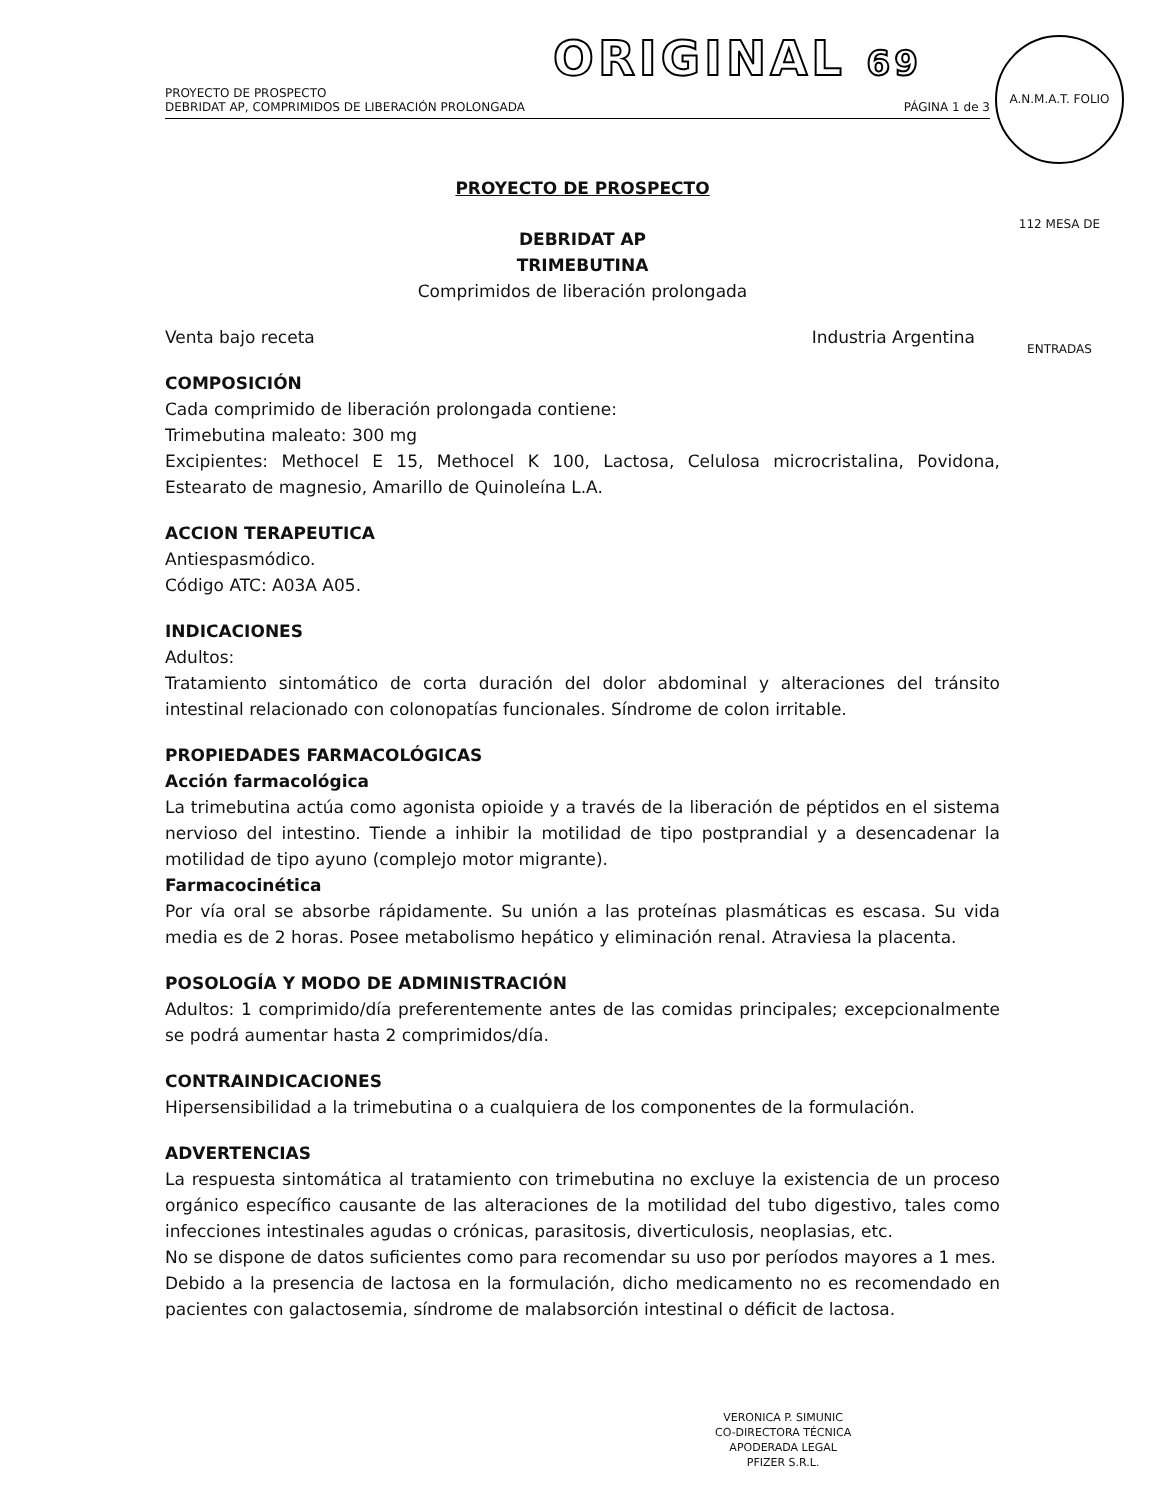ORIGINAL 69
PROYECTO DE PROSPECTO
DEBRIDAT AP, COMPRIMIDOS DE LIBERACIÓN PROLONGADA PÁGINA 1 de 3
A.N.M.A.T. FOLIO 112 MESA DE ENTRADAS
PROYECTO DE PROSPECTO
DEBRIDAT AP
TRIMEBUTINA
Comprimidos de liberación prolongada
Venta bajo receta Industria Argentina
COMPOSICIÓN
Cada comprimido de liberación prolongada contiene:
Trimebutina maleato: 300 mg
Excipientes: Methocel E 15, Methocel K 100, Lactosa, Celulosa microcristalina, Povidona, Estearato de magnesio, Amarillo de Quinoleína L.A.
ACCION TERAPEUTICA
Antiespasmódico.
Código ATC: A03A A05.
INDICACIONES
Adultos:
Tratamiento sintomático de corta duración del dolor abdominal y alteraciones del tránsito intestinal relacionado con colonopatías funcionales. Síndrome de colon irritable.
PROPIEDADES FARMACOLÓGICAS
Acción farmacológica
La trimebutina actúa como agonista opioide y a través de la liberación de péptidos en el sistema nervioso del intestino. Tiende a inhibir la motilidad de tipo postprandial y a desencadenar la motilidad de tipo ayuno (complejo motor migrante).
Farmacocinética
Por vía oral se absorbe rápidamente. Su unión a las proteínas plasmáticas es escasa. Su vida media es de 2 horas. Posee metabolismo hepático y eliminación renal. Atraviesa la placenta.
POSOLOGÍA Y MODO DE ADMINISTRACIÓN
Adultos: 1 comprimido/día preferentemente antes de las comidas principales; excepcionalmente se podrá aumentar hasta 2 comprimidos/día.
CONTRAINDICACIONES
Hipersensibilidad a la trimebutina o a cualquiera de los componentes de la formulación.
ADVERTENCIAS
La respuesta sintomática al tratamiento con trimebutina no excluye la existencia de un proceso orgánico específico causante de las alteraciones de la motilidad del tubo digestivo, tales como infecciones intestinales agudas o crónicas, parasitosis, diverticulosis, neoplasias, etc.
No se dispone de datos suficientes como para recomendar su uso por períodos mayores a 1 mes.
Debido a la presencia de lactosa en la formulación, dicho medicamento no es recomendado en pacientes con galactosemia, síndrome de malabsorción intestinal o déficit de lactosa.
VERONICA P. SIMUNIC
CO-DIRECTORA TÉCNICA
APODERADA LEGAL
PFIZER S.R.L.